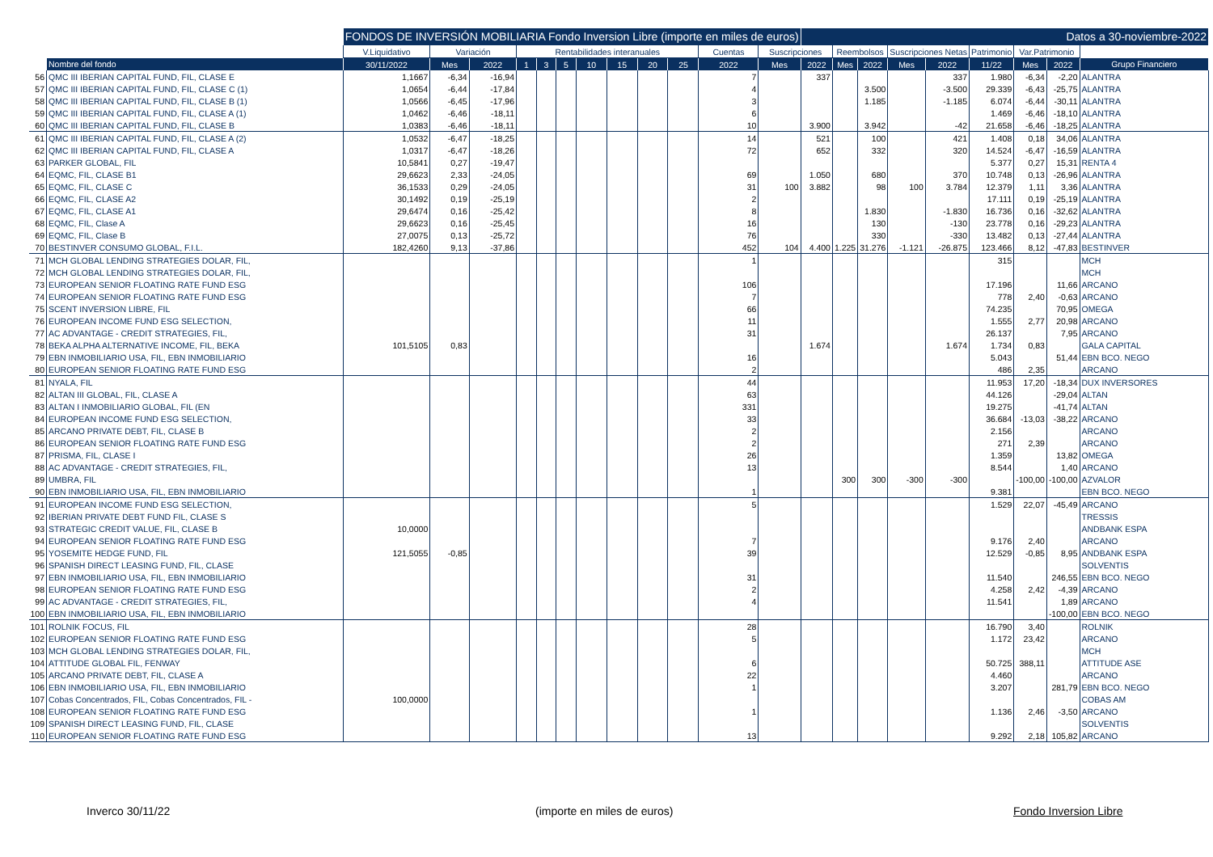| | | FONDOS DE INVERSIÓN MOBILIARIA Fondo Inversion Libre (importe en miles de euros) | | | | | | | | | | | | Datos a 30-noviembre-2022 | | | | | | | | | |
| --- | --- | --- | --- | --- | --- | --- | --- | --- | --- | --- | --- | --- | --- | --- | --- | --- | --- | --- | --- | --- | --- | --- | --- |
| | | V.Liquidativo | Variación | | Rentabilidades interanuales | | | | | | | Cuentas | Suscripciones | | Reembolsos | | Suscripciones Netas | | Patrimonio | Var.Patrimonio | | | |
| | Nombre del fondo | 30/11/2022 | Mes | 2022 | 1 | 3 | 5 | 10 | 15 | 20 | 25 | 2022 | Mes | 2022 | Mes | 2022 | Mes | 2022 | 11/22 | Mes | 2022 | Grupo Financiero | |
| 56 | QMC III IBERIAN CAPITAL FUND, FIL, CLASE E | 1,1667 | -6,34 | -16,94 | | | | | | | | 7 | | 337 | | | | 337 | 1.980 | -6,34 | -2,20 | ALANTRA | |
| 57 | QMC III IBERIAN CAPITAL FUND, FIL, CLASE C (1) | 1,0654 | -6,44 | -17,84 | | | | | | | | 4 | | | | 3.500 | | -3.500 | 29.339 | -6,43 | -25,75 | ALANTRA | |
| 58 | QMC III IBERIAN CAPITAL FUND, FIL, CLASE B (1) | 1,0566 | -6,45 | -17,96 | | | | | | | | 3 | | | | 1.185 | | -1.185 | 6.074 | -6,44 | -30,11 | ALANTRA | |
| 59 | QMC III IBERIAN CAPITAL FUND, FIL, CLASE A (1) | 1,0462 | -6,46 | -18,11 | | | | | | | | 6 | | | | | | | 1.469 | -6,46 | -18,10 | ALANTRA | |
| 60 | QMC III IBERIAN CAPITAL FUND, FIL, CLASE B | 1,0383 | -6,46 | -18,11 | | | | | | | | 10 | | 3.900 | | 3.942 | | -42 | 21.658 | -6,46 | -18,25 | ALANTRA | |
| 61 | QMC III IBERIAN CAPITAL FUND, FIL, CLASE A (2) | 1,0532 | -6,47 | -18,25 | | | | | | | | 14 | | 521 | | 100 | | 421 | 1.408 | 0,18 | 34,06 | ALANTRA | |
| 62 | QMC III IBERIAN CAPITAL FUND, FIL, CLASE A | 1,0317 | -6,47 | -18,26 | | | | | | | | 72 | | 652 | | 332 | | 320 | 14.524 | -6,47 | -16,59 | ALANTRA | |
| 63 | PARKER GLOBAL, FIL | 10,5841 | 0,27 | -19,47 | | | | | | | | | | | | | | | 5.377 | 0,27 | 15,31 | RENTA 4 | |
| 64 | EQMC, FIL, CLASE B1 | 29,6623 | 2,33 | -24,05 | | | | | | | | 69 | | 1.050 | | 680 | | 370 | 10.748 | 0,13 | -26,96 | ALANTRA | |
| 65 | EQMC, FIL, CLASE C | 36,1533 | 0,29 | -24,05 | | | | | | | | 31 | 100 | 3.882 | | 98 | 100 | 3.784 | 12.379 | 1,11 | 3,36 | ALANTRA | |
| 66 | EQMC, FIL, CLASE A2 | 30,1492 | 0,19 | -25,19 | | | | | | | | 2 | | | | | | | 17.111 | 0,19 | -25,19 | ALANTRA | |
| 67 | EQMC, FIL, CLASE A1 | 29,6474 | 0,16 | -25,42 | | | | | | | | 8 | | | | 1.830 | | -1.830 | 16.736 | 0,16 | -32,62 | ALANTRA | |
| 68 | EQMC, FIL, Clase A | 29,6623 | 0,16 | -25,45 | | | | | | | | 16 | | | | 130 | | -130 | 23.778 | 0,16 | -29,23 | ALANTRA | |
| 69 | EQMC, FIL, Clase B | 27,0075 | 0,13 | -25,72 | | | | | | | | 76 | | | | 330 | | -330 | 13.482 | 0,13 | -27,44 | ALANTRA | |
| 70 | BESTINVER CONSUMO GLOBAL, F.I.L. | 182,4260 | 9,13 | -37,86 | | | | | | | | 452 | 104 | 4.400 | 1.225 | 31.276 | -1.121 | -26.875 | 123.466 | 8,12 | -47,83 | BESTINVER | |
| 71 | MCH GLOBAL LENDING STRATEGIES DOLAR, FIL, | | | | | | | | | | | 1 | | | | | | | 315 | | | MCH | |
| 72 | MCH GLOBAL LENDING STRATEGIES DOLAR, FIL, | | | | | | | | | | | | | | | | | | | | | MCH | |
| 73 | EUROPEAN SENIOR FLOATING RATE FUND ESG | | | | | | | | | | | 106 | | | | | | | 17.196 | | 11,66 | ARCANO | |
| 74 | EUROPEAN SENIOR FLOATING RATE FUND ESG | | | | | | | | | | | 7 | | | | | | | 778 | 2,40 | -0,63 | ARCANO | |
| 75 | SCENT INVERSION LIBRE, FIL | | | | | | | | | | | 66 | | | | | | | 74.235 | | 70,95 | OMEGA | |
| 76 | EUROPEAN INCOME FUND ESG SELECTION, | | | | | | | | | | | 11 | | | | | | | 1.555 | 2,77 | 20,98 | ARCANO | |
| 77 | AC ADVANTAGE - CREDIT STRATEGIES, FIL, | | | | | | | | | | | 31 | | | | | | | 26.137 | | 7,95 | ARCANO | |
| 78 | BEKA ALPHA ALTERNATIVE INCOME, FIL, BEKA | 101,5105 | 0,83 | | | | | | | | | | | 1.674 | | | | 1.674 | 1.734 | 0,83 | | GALA CAPITAL | |
| 79 | EBN INMOBILIARIO USA, FIL, EBN INMOBILIARIO | | | | | | | | | | | 16 | | | | | | | 5.043 | | 51,44 | EBN BCO. NEGO | |
| 80 | EUROPEAN SENIOR FLOATING RATE FUND ESG | | | | | | | | | | | 2 | | | | | | | 486 | 2,35 | | ARCANO | |
| 81 | NYALA, FIL | | | | | | | | | | | 44 | | | | | | | 11.953 | 17,20 | -18,34 | DUX INVERSORES | |
| 82 | ALTAN III GLOBAL, FIL, CLASE A | | | | | | | | | | | 63 | | | | | | | 44.126 | | -29,04 | ALTAN | |
| 83 | ALTAN I INMOBILIARIO GLOBAL, FIL (EN | | | | | | | | | | | 331 | | | | | | | 19.275 | | -41,74 | ALTAN | |
| 84 | EUROPEAN INCOME FUND ESG SELECTION, | | | | | | | | | | | 33 | | | | | | | 36.684 | -13,03 | -38,22 | ARCANO | |
| 85 | ARCANO PRIVATE DEBT, FIL, CLASE B | | | | | | | | | | | 2 | | | | | | | 2.156 | | | ARCANO | |
| 86 | EUROPEAN SENIOR FLOATING RATE FUND ESG | | | | | | | | | | | 2 | | | | | | | 271 | 2,39 | | ARCANO | |
| 87 | PRISMA, FIL, CLASE I | | | | | | | | | | | 26 | | | | | | | 1.359 | | 13,82 | OMEGA | |
| 88 | AC ADVANTAGE - CREDIT STRATEGIES, FIL, | | | | | | | | | | | 13 | | | | | | | 8.544 | | 1,40 | ARCANO | |
| 89 | UMBRA, FIL | | | | | | | | | | | | | | 300 | 300 | -300 | -300 | | -100,00 | -100,00 | AZVALOR | |
| 90 | EBN INMOBILIARIO USA, FIL, EBN INMOBILIARIO | | | | | | | | | | | 1 | | | | | | | 9.381 | | | EBN BCO. NEGO | |
| 91 | EUROPEAN INCOME FUND ESG SELECTION, | | | | | | | | | | | 5 | | | | | | | 1.529 | 22,07 | -45,49 | ARCANO | |
| 92 | IBERIAN PRIVATE DEBT FUND FIL, CLASE S | | | | | | | | | | | | | | | | | | | | | TRESSIS | |
| 93 | STRATEGIC CREDIT VALUE, FIL, CLASE B | 10,0000 | | | | | | | | | | | | | | | | | | | | ANDBANK ESPA | |
| 94 | EUROPEAN SENIOR FLOATING RATE FUND ESG | | | | | | | | | | | 7 | | | | | | | 9.176 | 2,40 | | ARCANO | |
| 95 | YOSEMITE HEDGE FUND, FIL | 121,5055 | -0,85 | | | | | | | | | 39 | | | | | | | 12.529 | -0,85 | 8,95 | ANDBANK ESPA | |
| 96 | SPANISH DIRECT LEASING FUND, FIL, CLASE | | | | | | | | | | | | | | | | | | | | | SOLVENTIS | |
| 97 | EBN INMOBILIARIO USA, FIL, EBN INMOBILIARIO | | | | | | | | | | | 31 | | | | | | | 11.540 | | 246,55 | EBN BCO. NEGO | |
| 98 | EUROPEAN SENIOR FLOATING RATE FUND ESG | | | | | | | | | | | 2 | | | | | | | 4.258 | 2,42 | -4,39 | ARCANO | |
| 99 | AC ADVANTAGE - CREDIT STRATEGIES, FIL, | | | | | | | | | | | 4 | | | | | | | 11.541 | | 1,89 | ARCANO | |
| 100 | EBN INMOBILIARIO USA, FIL, EBN INMOBILIARIO | | | | | | | | | | | | | | | | | | | | -100,00 | EBN BCO. NEGO | |
| 101 | ROLNIK FOCUS, FIL | | | | | | | | | | | 28 | | | | | | | 16.790 | 3,40 | | ROLNIK | |
| 102 | EUROPEAN SENIOR FLOATING RATE FUND ESG | | | | | | | | | | | 5 | | | | | | | 1.172 | 23,42 | | ARCANO | |
| 103 | MCH GLOBAL LENDING STRATEGIES DOLAR, FIL, | | | | | | | | | | | | | | | | | | | | | MCH | |
| 104 | ATTITUDE GLOBAL FIL, FENWAY | | | | | | | | | | | 6 | | | | | | | 50.725 | 388,11 | | ATTITUDE ASE | |
| 105 | ARCANO PRIVATE DEBT, FIL, CLASE A | | | | | | | | | | | 22 | | | | | | | 4.460 | | | ARCANO | |
| 106 | EBN INMOBILIARIO USA, FIL, EBN INMOBILIARIO | | | | | | | | | | | 1 | | | | | | | 3.207 | | 281,79 | EBN BCO. NEGO | |
| 107 | Cobas Concentrados, FIL, Cobas Concentrados, FIL - | 100,0000 | | | | | | | | | | | | | | | | | | | | COBAS AM | |
| 108 | EUROPEAN SENIOR FLOATING RATE FUND ESG | | | | | | | | | | | 1 | | | | | | | 1.136 | 2,46 | -3,50 | ARCANO | |
| 109 | SPANISH DIRECT LEASING FUND, FIL, CLASE | | | | | | | | | | | | | | | | | | | | | SOLVENTIS | |
| 110 | EUROPEAN SENIOR FLOATING RATE FUND ESG | | | | | | | | | | | 13 | | | | | | | 9.292 | 2,18 | 105,82 | ARCANO | |
Inverco 30/11/22 (importe en miles de euros) Fondo Inversion Libre